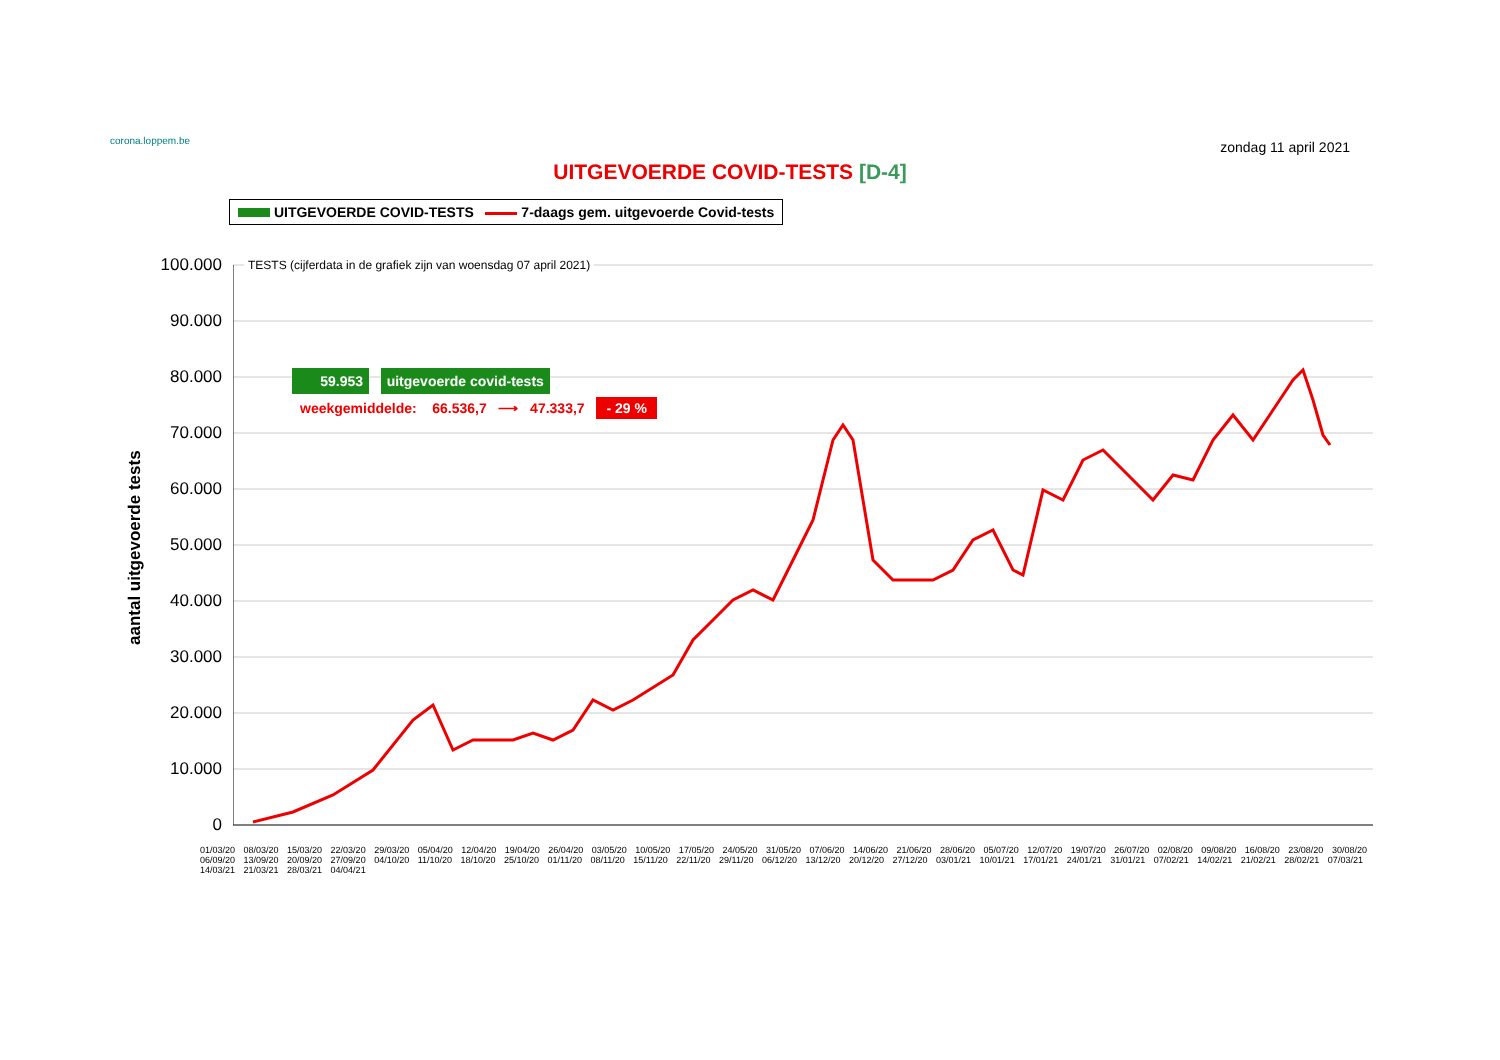corona.loppem.be
zondag 11 april 2021
UITGEVOERDE COVID-TESTS [D-4]
UITGEVOERDE COVID-TESTS 7-daags gem. uitgevoerde Covid-tests
aantal uitgevoerde tests
100.000
90.000
80.000
70.000
60.000
50.000
40.000
30.000
20.000
10.000
0
TESTS (cijferdata in de grafiek zijn van woensdag 07 april 2021)
59.953 uitgevoerde covid-tests
weekgemiddelde: 66.536,7 ⟶ 47.333,7 - 29 %
01/03/20 08/03/20 15/03/20 22/03/20 29/03/20 05/04/20 12/04/20 19/04/20 26/04/20 03/05/20 10/05/20 17/05/20 24/05/20 31/05/20 07/06/20 14/06/20 21/06/20 28/06/20 05/07/20 12/07/20 19/07/20 26/07/20 02/08/20 09/08/20 16/08/20 23/08/20 30/08/20 06/09/20 13/09/20 20/09/20 27/09/20 04/10/20 11/10/20 18/10/20 25/10/20 01/11/20 08/11/20 15/11/20 22/11/20 29/11/20 06/12/20 13/12/20 20/12/20 27/12/20 03/01/21 10/01/21 17/01/21 24/01/21 31/01/21 07/02/21 14/02/21 21/02/21 28/02/21 07/03/21 14/03/21 21/03/21 28/03/21 04/04/21